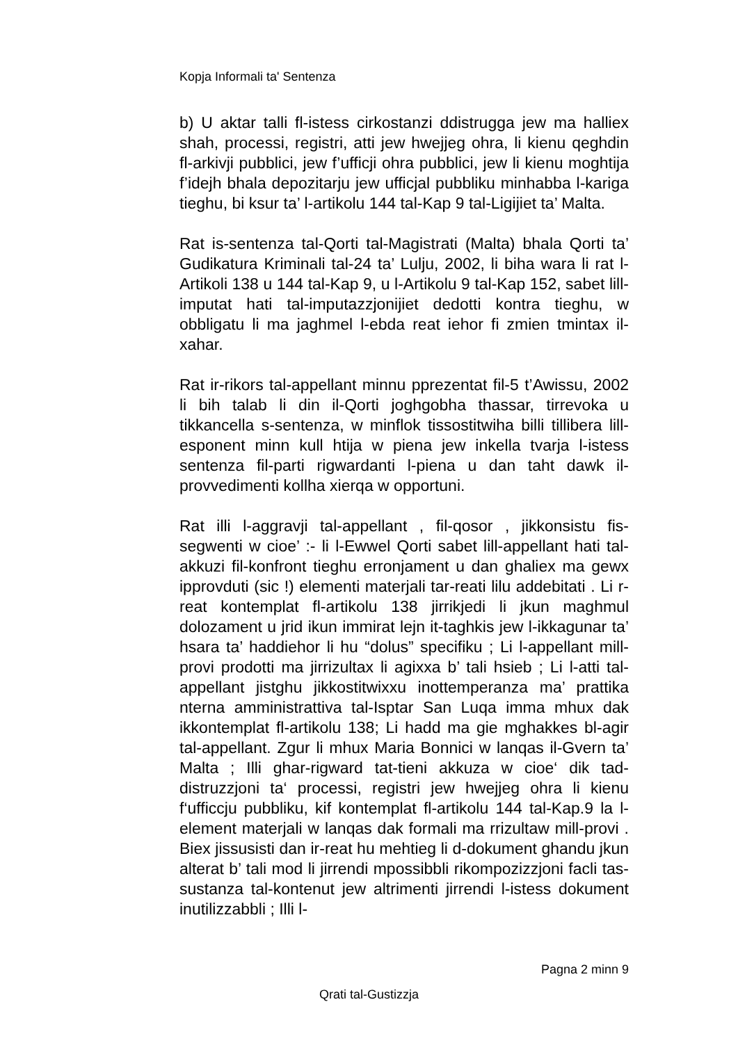Kopja Informali ta' Sentenza
b) U aktar talli fl-istess cirkostanzi ddistrugga jew ma halliex shah, processi, registri, atti jew hwejjeg ohra, li kienu qeghdin fl-arkivji pubblici, jew f’ufficji ohra pubblici, jew li kienu moghtija f’idejh bhala depozitarju jew ufficjal pubbliku minhabba l-kariga tieghu, bi ksur ta’ l-artikolu 144 tal-Kap 9 tal-Ligijiet ta’ Malta.
Rat is-sentenza tal-Qorti tal-Magistrati (Malta) bhala Qorti ta’ Gudikatura Kriminali tal-24 ta’ Lulju, 2002, li biha wara li rat l-Artikoli 138 u 144 tal-Kap 9, u l-Artikolu 9 tal-Kap 152, sabet lill-imputat hati tal-imputazzjonijiet dedotti kontra tieghu, w obbligatu li ma jaghmel l-ebda reat iehor fi zmien tmintax il-xahar.
Rat ir-rikors tal-appellant minnu pprezentat fil-5 t’Awissu, 2002 li bih talab li din il-Qorti joghgobha thassar, tirrevoka u tikkancella s-sentenza, w minflok tissostitwiha billi tillibera lill-esponent minn kull htija w piena jew inkella tvarja l-istess sentenza fil-parti rigwardanti l-piena u dan taht dawk il-provvedimenti kollha xierqa w opportuni.
Rat illi l-aggravji tal-appellant , fil-qosor , jikkonsistu fis-segwenti w cioe’ :- li l-Ewwel Qorti sabet lill-appellant hati tal-akkuzi fil-konfront tieghu erronjament u dan ghaliex ma gewx ipprovduti (sic !) elementi materjali tar-reati lilu addebitati . Li r-reat kontemplat fl-artikolu 138 jirrikjedi li jkun maghmul dolozament u jrid ikun immirat lejn it-taghkis jew l-ikkagunar ta’ hsara ta’ haddiehor li hu “dolus” specifiku ; Li l-appellant mill-provi prodotti ma jirrizultax li agixxa b’ tali hsieb ; Li l-atti tal-appellant jistghu jikkostitwixxu inottemperanza ma’ prattika nterna amministrattiva tal-Isptar San Luqa imma mhux dak ikkontemplat fl-artikolu 138; Li hadd ma gie mghakkes bl-agir tal-appellant. Zgur li mhux Maria Bonnici w lanqas il-Gvern ta’ Malta ; Illi ghar-rigward tat-tieni akkuza w cioe‘ dik tad-distruzzjoni ta‘ processi, registri jew hwejjeg ohra li kienu f‘ufficcju pubbliku, kif kontemplat fl-artikolu 144 tal-Kap.9 la l-element materjali w lanqas dak formali ma rrizultaw mill-provi . Biex jissusisti dan ir-reat hu mehtieg li d-dokument ghandu jkun alterat b’ tali mod li jirrendi mpossibbli rikompozizzjoni facli tas-sustanza tal-kontenut jew altrimenti jirrendi l-istess dokument inutilizzabbli ; Illi l-
Pagna 2 minn 9
Qrati tal-Gustizzja